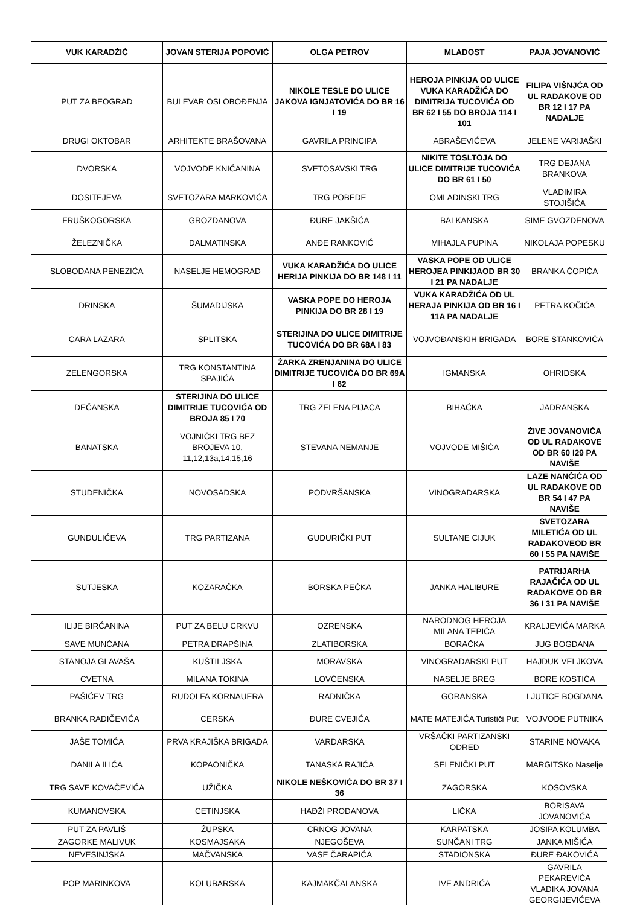| VUK KARADŽIĆ | JOVAN STERIJA POPOVIĆ | OLGA PETROV | MLADOST | PAJA JOVANOVIĆ |
| --- | --- | --- | --- | --- |
| PUT ZA BEOGRAD | BULEVAR OSLOBOĐENJA | NIKOLE TESLE DO ULICE JAKOVA IGNJATOVIĆA DO BR 16 I 19 | HEROJA PINKIJA OD ULICE VUKA KARADŽIĆA DO DIMITRIJA TUCOVIĆA OD BR 62 I 55 DO BROJA 114 I 101 | FILIPA VIŠNJĆA OD UL RADAKOVE OD BR 12 I 17 PA NADALJE |
| DRUGI OKTOBAR | ARHITEKTE BRAŠOVANA | GAVRILA PRINCIPA | ABRAŠEVIĆEVA | JELENE VARIJAŠKI |
| DVORSKA | VOJVODE KNIĆANINA | SVETOSAVSKI TRG | NIKITE TOSLTOJA DO ULICE DIMITRIJE TUCOVIĆA DO BR 61 I 50 | TRG DEJANA BRANKOVA |
| DOSITEJEVA | SVETOZARA MARKOVIĆA | TRG POBEDE | OMLADINSKI TRG | VLADIMIRA STOJIŠIĆA |
| FRUŠKOGORSKA | GROZDANOVA | ĐURE JAKŠIĆA | BALKANSKA | SIME GVOZDENOVA |
| ŽELEZNIČKA | DALMATINSKA | ANĐE RANKOVIĆ | MIHAJLA PUPINA | NIKOLAJA POPESKU |
| SLOBODANA PENEZIĆA | NASELJE HEMOGRAD | VUKA KARADŽIĆA DO ULICE HERIJA PINKIJA DO BR 148 I 11 | VASKA POPE OD ULICE HEROJEA PINKIJAOD BR 30 I 21 PA NADALJE | BRANKA ĆOPIĆA |
| DRINSKA | ŠUMADIJSKA | VASKA POPE DO HEROJA PINKIJA DO BR 28 I 19 | VUKA KARADŽIĆA OD UL HERAJA PINKIJA OD BR 16 I 11A PA NADALJE | PETRA KOČIĆA |
| CARA LAZARA | SPLITSKA | STERIJINA DO ULICE DIMITRIJE TUCOVIĆA DO BR 68A I 83 | VOJVOĐANSKIH BRIGADA | BORE STANKOVIĆA |
| ZELENGORSKA | TRG KONSTANTINA SPAJIĆA | ŽARKA ZRENJANINA DO ULICE DIMITRIJE TUCOVIĆA DO BR 69A I 62 | IGMANSKA | OHRIDSKA |
| DEČANSKA | STERIJINA DO ULICE DIMITRIJE TUCOVIĆA OD BROJA 85 I 70 | TRG ZELENA PIJACA | BIHAĆKA | JADRANSKA |
| BANATSKA | VOJNIČKI TRG BEZ BROJEVA 10, 11,12,13a,14,15,16 | STEVANA NEMANJE | VOJVODE MIŠIĆA | ŽIVE JOVANOVIĆA OD UL RADAKOVE OD BR 60 I29 PA NAVIŠE |
| STUDENIČKA | NOVOSADSKA | PODVRŠANSKA | VINOGRADARSKA | LAZE NANČIĆA OD UL RADAKOVE OD BR 54 I 47 PA NAVIŠE |
| GUNDULIĆEVA | TRG PARTIZANA | GUDURIČKI PUT | SULTANE CIJUK | SVETOZARA MILETIĆA OD UL RADAKOVEOD BR 60 I 55 PA NAVIŠE |
| SUTJESKA | KOZARAČKA | BORSKA PEĆKA | JANKA HALIBURE | PATRIJARHA RAJAČIĆA OD UL RADAKOVE OD BR 36 I 31 PA NAVIŠE |
| ILIJE BIRĆANINA | PUT ZA BELU CRKVU | OZRENSKA | NARODNOG HEROJA MILANA TEPIĆA | KRALJEVIĆA MARKA |
| SAVE MUNĆANA | PETRA DRAPŠINA | ZLATIBORSKA | BORAČKA | JUG BOGDANA |
| STANOJA GLAVAŠA | KUŠTILJSKA | MORAVSKA | VINOGRADARSKI PUT | HAJDUK VELJKOVA |
| CVETNA | MILANA TOKINA | LOVĆENSKA | NASELJE BREG | BORE KOSTIĆA |
| PAŠIĆEV TRG | RUDOLFA KORNAUERA | RADNIČKA | GORANSKA | LJUTICE BOGDANA |
| BRANKA RADIČEVIĆA | CERSKA | ĐURE CVEJIĆA | MATE MATEJIĆA Turističi Put | VOJVODE PUTNIKA |
| JAŠE TOMIĆA | PRVA KRAJIŠKA BRIGADA | VARDARSKA | VRŠAČKI PARTIZANSKI ODRED | STARINE NOVAKA |
| DANILA ILIĆA | KOPAONIČKA | TANASKA RAJIĆA | SELENIČKI PUT | MARGITSKo Naselje |
| TRG SAVE KOVAČEVIĆA | UŽIČKA | NIKOLE NEŠKOVIĆA DO BR 37 I 36 | ZAGORSKA | KOSOVSKA |
| KUMANOVSKA | CETINJSKA | HAĐŽI PRODANOVA | LIČKA | BORISAVA JOVANOVIĆA |
| PUT ZA PAVLIŠ | ŽUPSKA | CRNOG JOVANA | KARPATSKA | JOSIPA KOLUMBA |
| ZAGORKE MALIVUK | KOSMAJSAKA | NJEGOŠEVA | SUNČANI TRG | JANKA MIŠIĆA |
| NEVESINJSKA | MAČVANSKA | VASE ČARAPIĆA | STADIONSKA | ĐURE ĐAKOVIĆA |
| POP MARINKOVA | KOLUBARSKA | KAJMAKČALANSKA | IVE ANDRIĆA | GAVRILA PEKAREVIĆA VLADIKA JOVANA GEORGIJEVIĆEVA |